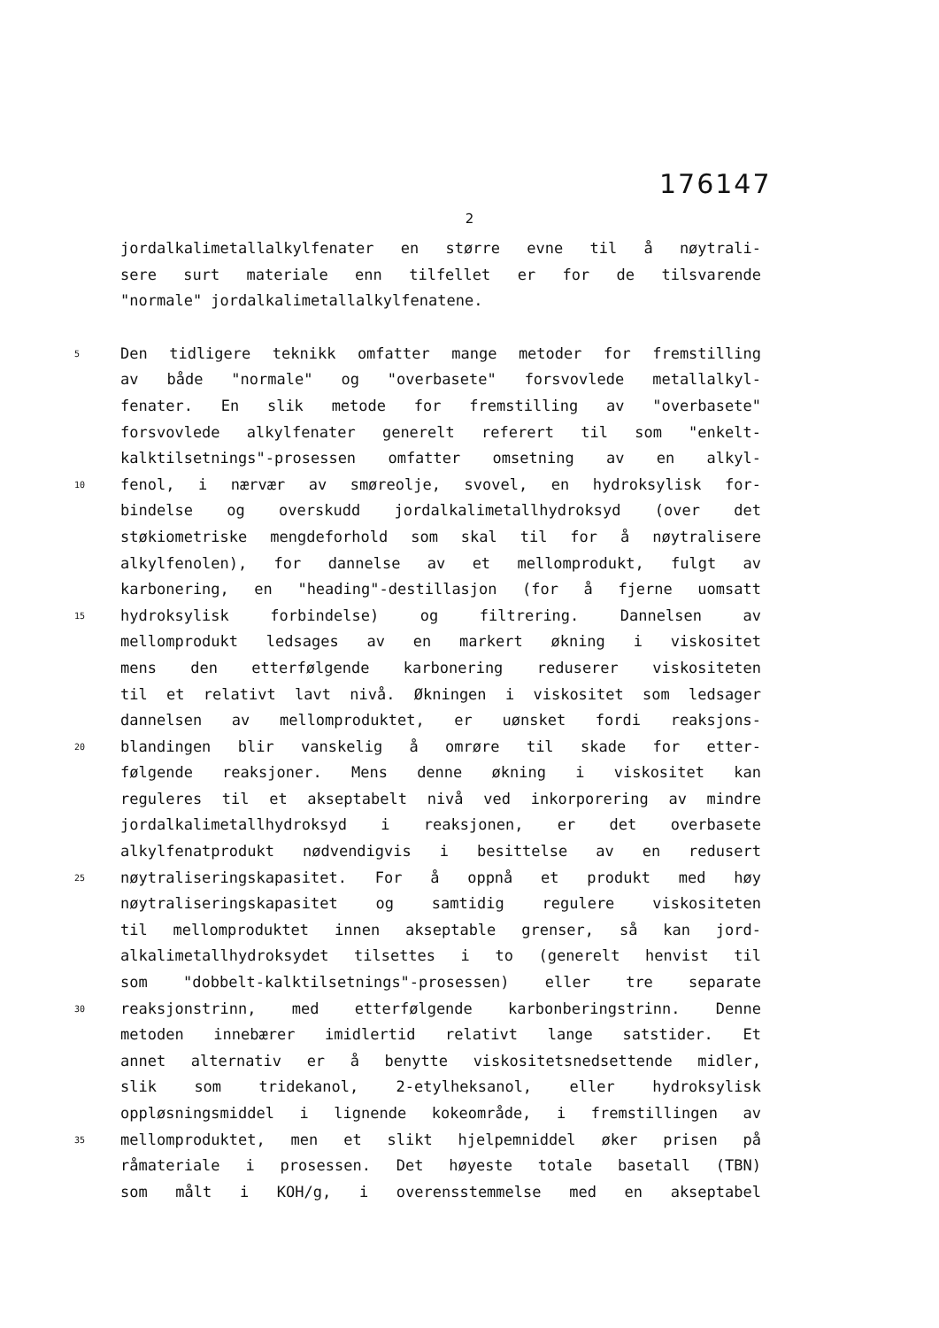176147
2
jordalkalimetallalkylfenater en større evne til å nøytrali-
sere surt materiale enn tilfellet er for de tilsvarende
"normale" jordalkalimetallalkylfenatene.
5 Den tidligere teknikk omfatter mange metoder for fremstilling
av både "normale" og "overbasete" forsvovlede metallalkyl-
fenater. En slik metode for fremstilling av "overbasete"
forsvovlede alkylfenater generelt referert til som "enkelt-
kalktilsetnings"-prosessen omfatter omsetning av en alkyl-
10 fenol, i nærvær av smøreolje, svovel, en hydroksylisk for-
bindelse og overskudd jordalkalimetallhydroksyd (over det
støkiometriske mengdeforhold som skal til for å nøytralisere
alkylfenolen), for dannelse av et mellomprodukt, fulgt av
karbonering, en "heading"-destillasjon (for å fjerne uomsatt
15 hydroksylisk forbindelse) og filtrering. Dannelsen av
mellomprodukt ledsages av en markert økning i viskositet
mens den etterfølgende karbonering reduserer viskositeten
til et relativt lavt nivå. Økningen i viskositet som ledsager
dannelsen av mellomproduktet, er uønsket fordi reaksjons-
20 blandingen blir vanskelig å omrøre til skade for etter-
følgende reaksjoner. Mens denne økning i viskositet kan
reguleres til et akseptabelt nivå ved inkorporering av mindre
jordalkalimetallhydroksyd i reaksjonen, er det overbasete
alkylfenatprodukt nødvendigvis i besittelse av en redusert
25 nøytraliseringskapasitet. For å oppnå et produkt med høy
nøytraliseringskapasitet og samtidig regulere viskositeten
til mellomproduktet innen akseptable grenser, så kan jord-
alkalimetallhydroksydet tilsettes i to (generelt henvist til
som "dobbelt-kalktilsetnings"-prosessen) eller tre separate
30 reaksjonstrinn, med etterfølgende karbonberingstrinn. Denne
metoden innebærer imidlertid relativt lange satstider. Et
annet alternativ er å benytte viskositetsnedsettende midler,
slik som tridekanol, 2-etylheksanol, eller hydroksylisk
oppløsningsmiddel i lignende kokeområde, i fremstillingen av
35 mellomproduktet, men et slikt hjelpemniddel øker prisen på
råmateriale i prosessen. Det høyeste totale basetall (TBN)
som målt i KOH/g, i overensstemmelse med en akseptabel